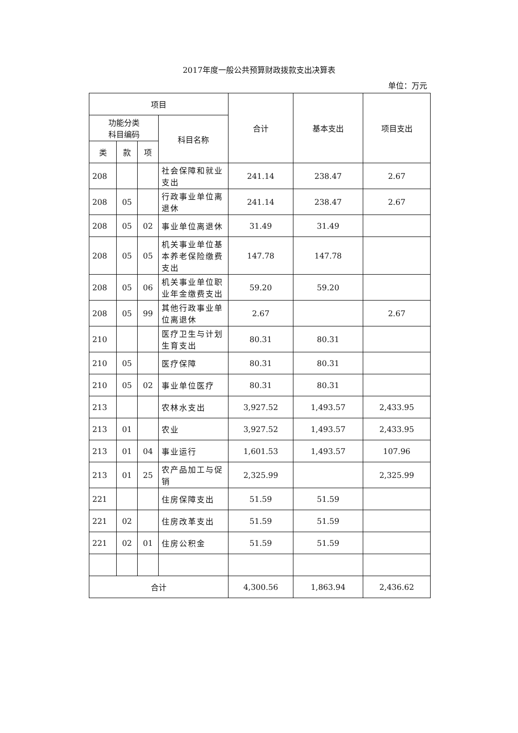2017年度一般公共预算财政拨款支出决算表
单位：万元
| 项目 | | | | 合计 | 基本支出 | 项目支出 |
| --- | --- | --- | --- | --- | --- | --- |
| 功能分类 科目编码 | | | 科目名称 | | | |
| 类 | 款 | 项 | | | | |
| 208 | | | 社会保障和就业支出 | 241.14 | 238.47 | 2.67 |
| 208 | 05 | | 行政事业单位离退休 | 241.14 | 238.47 | 2.67 |
| 208 | 05 | 02 | 事业单位离退休 | 31.49 | 31.49 | |
| 208 | 05 | 05 | 机关事业单位基本养老保险缴费支出 | 147.78 | 147.78 | |
| 208 | 05 | 06 | 机关事业单位职业年金缴费支出 | 59.20 | 59.20 | |
| 208 | 05 | 99 | 其他行政事业单位离退休 | 2.67 | | 2.67 |
| 210 | | | 医疗卫生与计划生育支出 | 80.31 | 80.31 | |
| 210 | 05 | | 医疗保障 | 80.31 | 80.31 | |
| 210 | 05 | 02 | 事业单位医疗 | 80.31 | 80.31 | |
| 213 | | | 农林水支出 | 3,927.52 | 1,493.57 | 2,433.95 |
| 213 | 01 | | 农业 | 3,927.52 | 1,493.57 | 2,433.95 |
| 213 | 01 | 04 | 事业运行 | 1,601.53 | 1,493.57 | 107.96 |
| 213 | 01 | 25 | 农产品加工与促销 | 2,325.99 | | 2,325.99 |
| 221 | | | 住房保障支出 | 51.59 | 51.59 | |
| 221 | 02 | | 住房改革支出 | 51.59 | 51.59 | |
| 221 | 02 | 01 | 住房公积金 | 51.59 | 51.59 | |
| 合计 | | | | 4,300.56 | 1,863.94 | 2,436.62 |